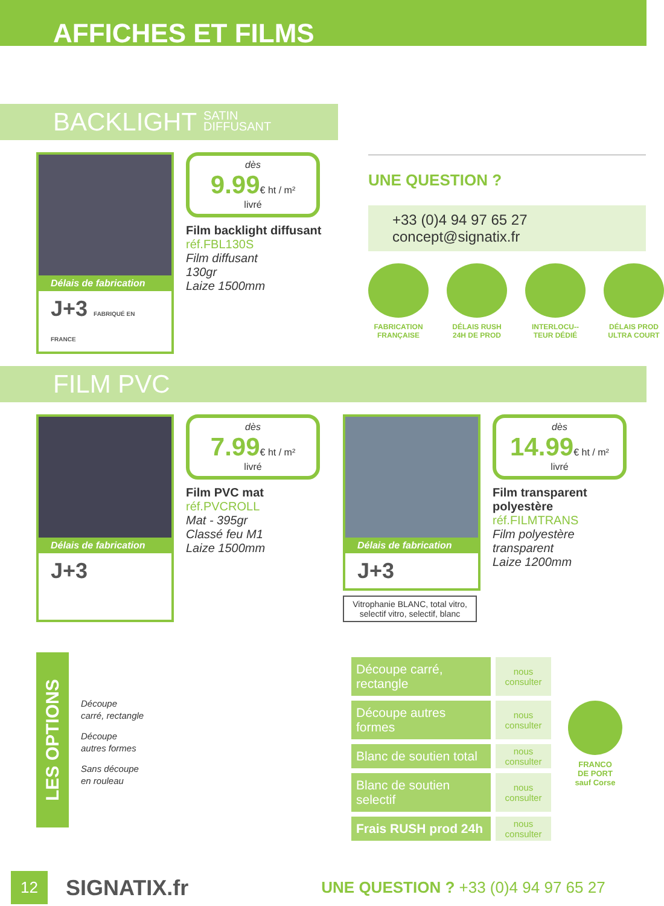AFFICHES ET FILMS
BACKLIGHT SATIN
DIFFUSANT
Délais de fabrication
J+3 FABRIQUÉ EN FRANCE
dès
9.99€ ht / m²
livré
Film backlight diffusant
réf.FBL130S
Film diffusant
130gr
Laize 1500mm
UNE QUESTION ?
+33 (0)4 94 97 65 27
concept@signatix.fr
FABRICATION FRANÇAISE
DÉLAIS RUSH 24H DE PROD
INTERLOCU--TEUR DÉDIÉ
DÉLAIS PROD ULTRA COURT
FILM PVC
Délais de fabrication
J+3
dès
7.99€ ht / m²
livré
Film PVC mat
réf.PVCROLL
Mat - 395gr
Classé feu M1
Laize 1500mm
Délais de fabrication
J+3
Vitrophanie BLANC, total vitro, selectif vitro, selectif, blanc
dès
14.99€ ht / m²
livré
Film transparent polyestère
réf.FILMTRANS
Film polyestère transparent
Laize 1200mm
LES OPTIONS
Découpe
carré, rectangle
Découpe
autres formes
Sans découpe
en rouleau
| Découpe carré, rectangle | nous consulter |
| Découpe autres formes | nous consulter |
| Blanc de soutien total | nous consulter |
| Blanc de soutien selectif | nous consulter |
| Frais RUSH prod 24h | nous consulter |
FRANCO
DE PORT
sauf Corse
12 SIGNATIX.fr UNE QUESTION ? +33 (0)4 94 97 65 27